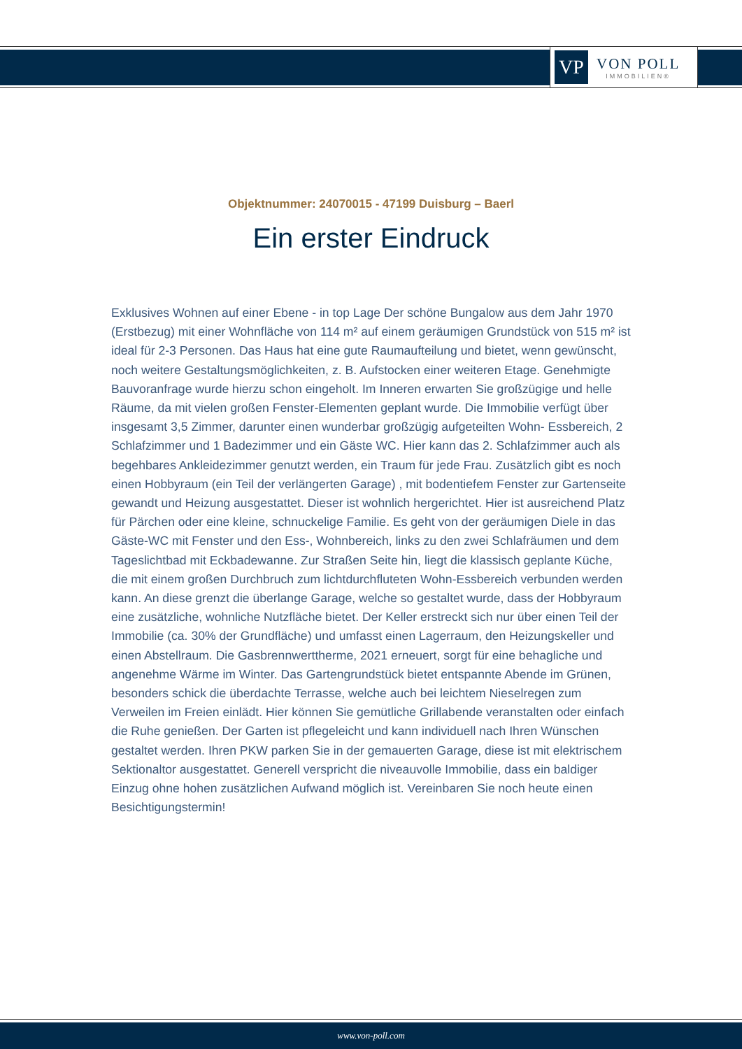VP
VON POLL
IMMOBILIEN®
Objektnummer: 24070015 - 47199 Duisburg – Baerl
Ein erster Eindruck
Exklusives Wohnen auf einer Ebene - in top Lage Der schöne Bungalow aus dem Jahr 1970 (Erstbezug) mit einer Wohnfläche von 114 m² auf einem geräumigen Grundstück von 515 m² ist ideal für 2-3 Personen. Das Haus hat eine gute Raumaufteilung und bietet, wenn gewünscht, noch weitere Gestaltungsmöglichkeiten, z. B. Aufstocken einer weiteren Etage. Genehmigte Bauvoranfrage wurde hierzu schon eingeholt. Im Inneren erwarten Sie großzügige und helle Räume, da mit vielen großen Fenster-Elementen geplant wurde. Die Immobilie verfügt über insgesamt 3,5 Zimmer, darunter einen wunderbar großzügig aufgeteilten Wohn- Essbereich, 2 Schlafzimmer und 1 Badezimmer und ein Gäste WC. Hier kann das 2. Schlafzimmer auch als begehbares Ankleidezimmer genutzt werden, ein Traum für jede Frau. Zusätzlich gibt es noch einen Hobbyraum (ein Teil der verlängerten Garage) , mit bodentiefem Fenster zur Gartenseite gewandt und Heizung ausgestattet. Dieser ist wohnlich hergerichtet. Hier ist ausreichend Platz für Pärchen oder eine kleine, schnuckelige Familie. Es geht von der geräumigen Diele in das Gäste-WC mit Fenster und den Ess-, Wohnbereich, links zu den zwei Schlafräumen und dem Tageslichtbad mit Eckbadewanne. Zur Straßen Seite hin, liegt die klassisch geplante Küche, die mit einem großen Durchbruch zum lichtdurchfluteten Wohn-Essbereich verbunden werden kann. An diese grenzt die überlange Garage, welche so gestaltet wurde, dass der Hobbyraum eine zusätzliche, wohnliche Nutzfläche bietet. Der Keller erstreckt sich nur über einen Teil der Immobilie (ca. 30% der Grundfläche) und umfasst einen Lagerraum, den Heizungskeller und einen Abstellraum. Die Gasbrennwerttherme, 2021 erneuert, sorgt für eine behagliche und angenehme Wärme im Winter. Das Gartengrundstück bietet entspannte Abende im Grünen, besonders schick die überdachte Terrasse, welche auch bei leichtem Nieselregen zum Verweilen im Freien einlädt. Hier können Sie gemütliche Grillabende veranstalten oder einfach die Ruhe genießen. Der Garten ist pflegeleicht und kann individuell nach Ihren Wünschen gestaltet werden. Ihren PKW parken Sie in der gemauerten Garage, diese ist mit elektrischem Sektionaltor ausgestattet. Generell verspricht die niveauvolle Immobilie, dass ein baldiger Einzug ohne hohen zusätzlichen Aufwand möglich ist. Vereinbaren Sie noch heute einen Besichtigungstermin!
www.von-poll.com